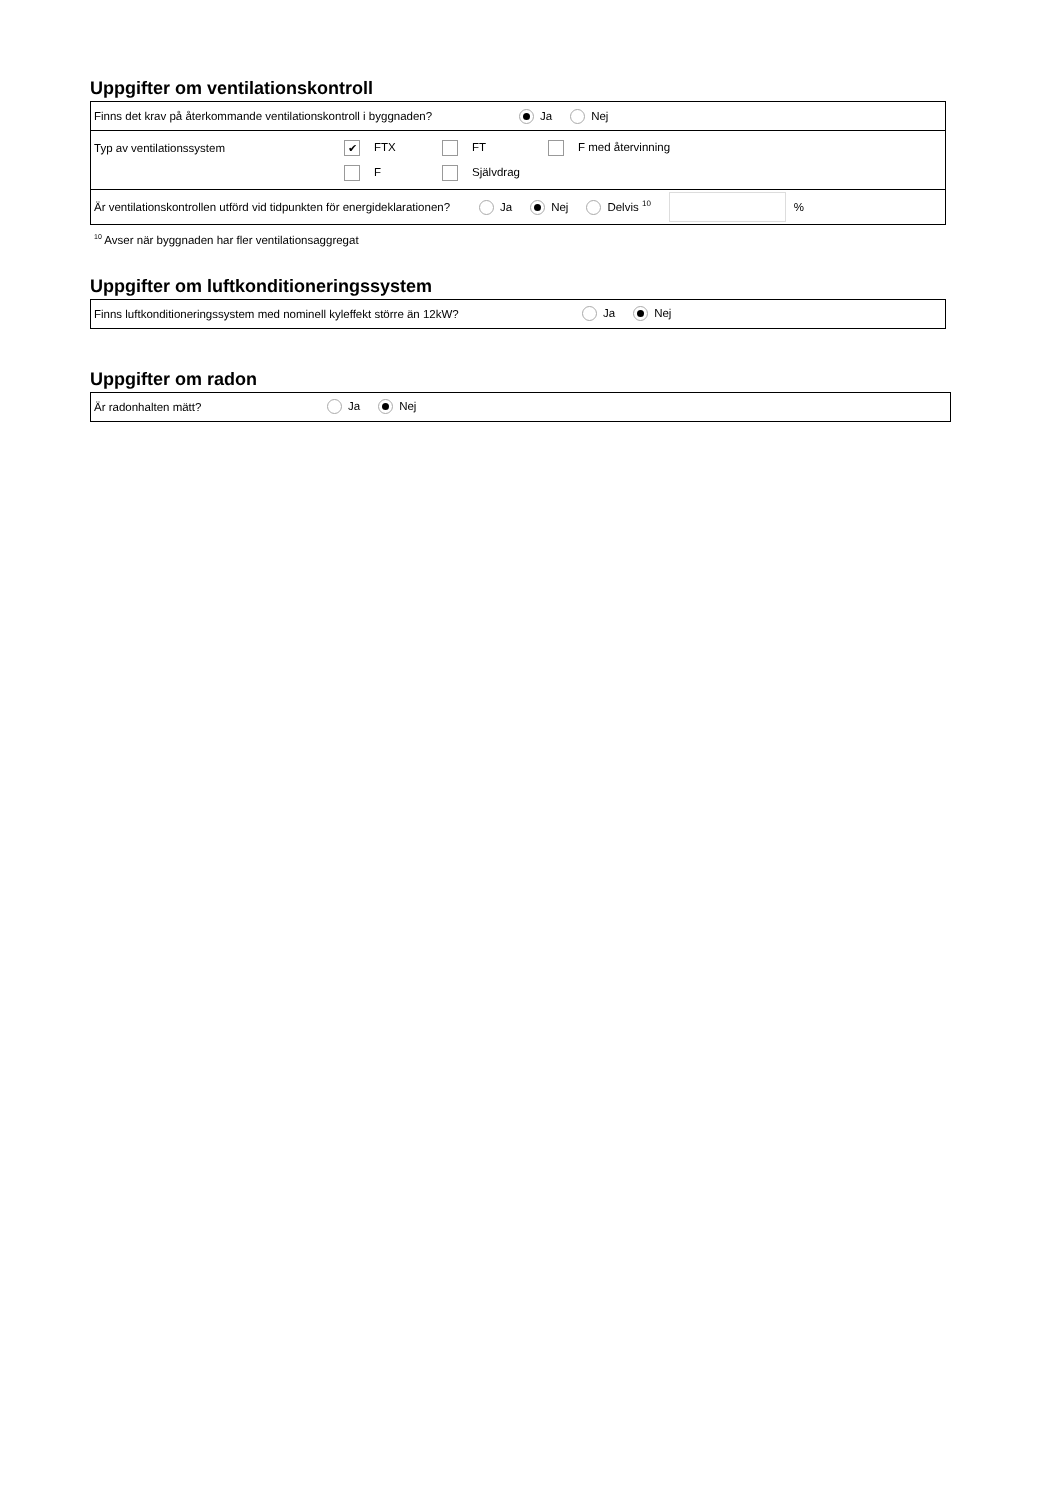Uppgifter om ventilationskontroll
Finns det krav på återkommande ventilationskontroll i byggnaden? Ja Nej
Typ av ventilationssystem ✔ FTX FT F med återvinning
F Självdrag
Är ventilationskontrollen utförd vid tidpunkten för energideklarationen? Ja Nej Delvis <sup>10</sup> %
<sup>10</sup> Avser när byggnaden har fler ventilationsaggregat
Uppgifter om luftkonditioneringssystem
Finns luftkonditioneringssystem med nominell kyleffekt större än 12kW? Ja Nej
Uppgifter om radon
Är radonhalten mätt? Ja Nej